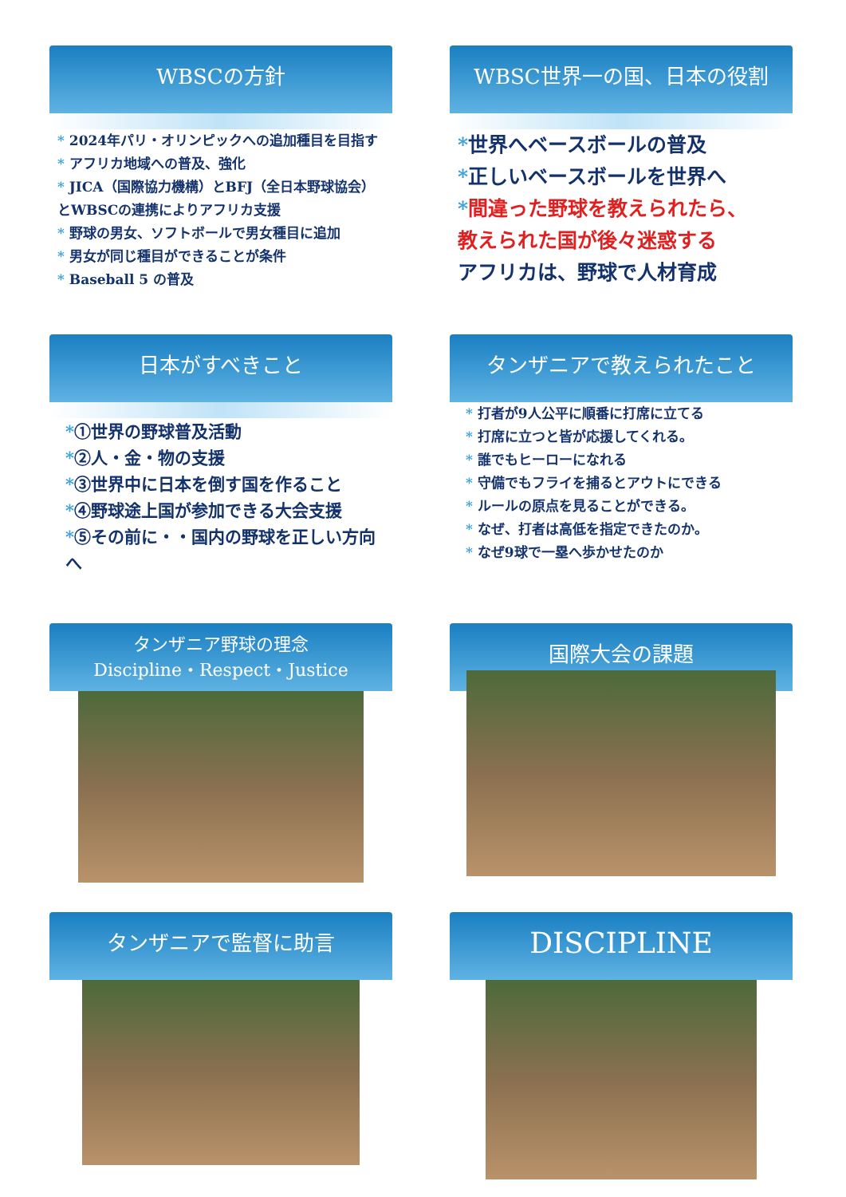WBSCの方針
* 2024年パリ・オリンピックへの追加種目を目指す
* アフリカ地域への普及、強化
* JICA（国際協力機構）とBFJ（全日本野球協会）とWBSCの連携によりアフリカ支援
* 野球の男女、ソフトボールで男女種目に追加
* 男女が同じ種目ができることが条件
* Baseball 5 の普及
WBSC世界一の国、日本の役割
*世界へベースボールの普及
*正しいベースボールを世界へ
*間違った野球を教えられたら、
教えられた国が後々迷惑する
アフリカは、野球で人材育成
日本がすべきこと
*①世界の野球普及活動
*②人・金・物の支援
*③世界中に日本を倒す国を作ること
*④野球途上国が参加できる大会支援
*⑤その前に・・国内の野球を正しい方向へ
タンザニアで教えられたこと
* 打者が9人公平に順番に打席に立てる
* 打席に立つと皆が応援してくれる。
* 誰でもヒーローになれる
* 守備でもフライを捕るとアウトにできる
* ルールの原点を見ることができる。
* なぜ、打者は高低を指定できたのか。
* なぜ9球で一塁へ歩かせたのか
タンザニア野球の理念
Discipline・Respect・Justice
国際大会の課題
タンザニアで監督に助言
DISCIPLINE